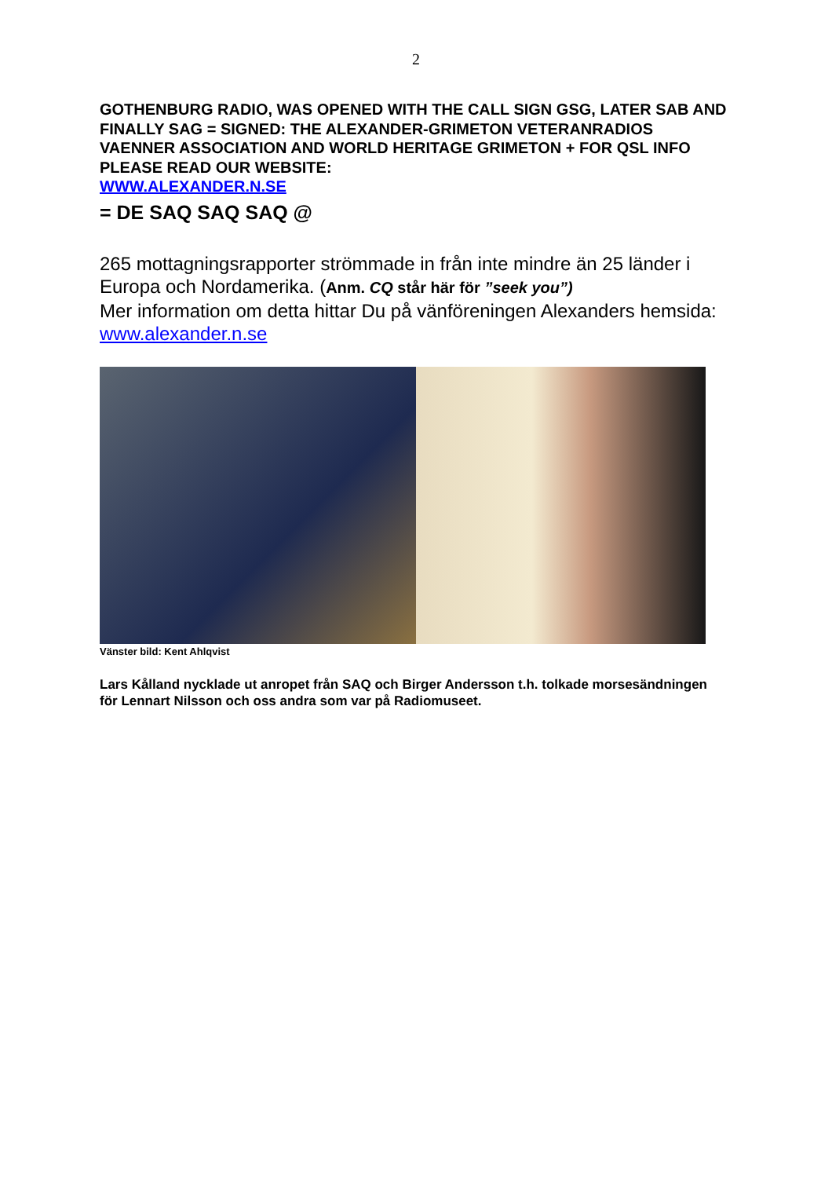2
GOTHENBURG RADIO, WAS OPENED WITH THE CALL SIGN GSG, LATER SAB AND FINALLY SAG = SIGNED: THE ALEXANDER-GRIMETON VETERANRADIOS VAENNER ASSOCIATION AND WORLD HERITAGE GRIMETON + FOR QSL INFO PLEASE READ OUR WEBSITE:
WWW.ALEXANDER.N.SE
= DE SAQ SAQ SAQ @
265 mottagningsrapporter strömmade in från inte mindre än 25 länder i Europa och Nordamerika. (Anm. CQ står här för ”seek you”)
Mer information om detta hittar Du på vänföreningen Alexanders hemsida:
www.alexander.n.se
Vänster bild: Kent Ahlqvist
Lars Kålland nycklade ut anropet från SAQ och Birger Andersson t.h. tolkade morsesändningen
för Lennart Nilsson och oss andra som var på Radiomuseet.